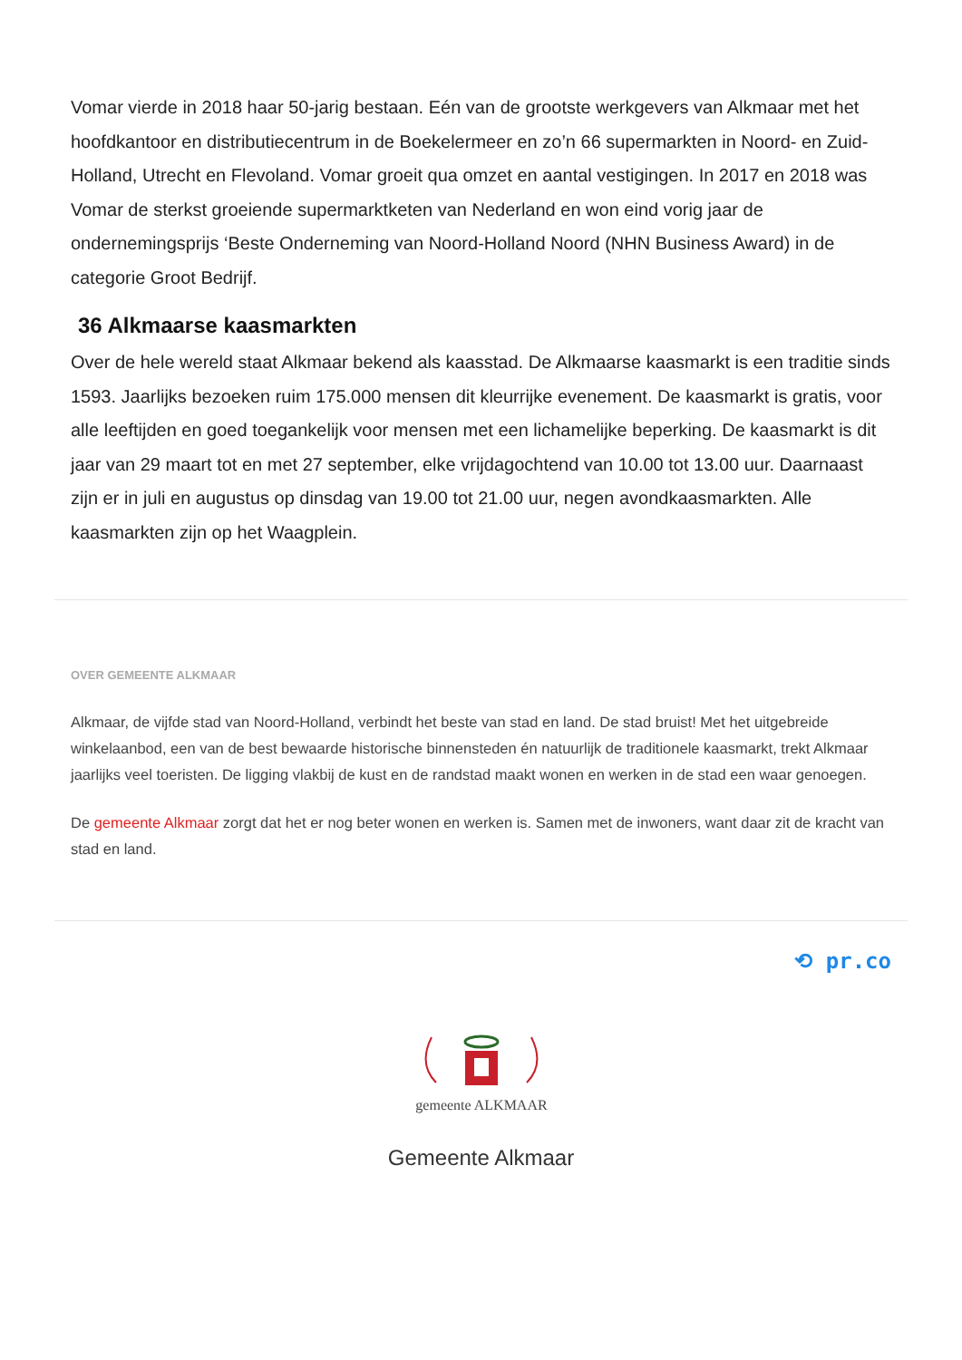Vomar vierde in 2018 haar 50-jarig bestaan. Eén van de grootste werkgevers van Alkmaar met het hoofdkantoor en distributiecentrum in de Boekelermeer en zo’n 66 supermarkten in Noord- en Zuid-Holland, Utrecht en Flevoland. Vomar groeit qua omzet en aantal vestigingen. In 2017 en 2018 was Vomar de sterkst groeiende supermarktketen van Nederland en won eind vorig jaar de ondernemingsprijs ‘Beste Onderneming van Noord-Holland Noord (NHN Business Award) in de categorie Groot Bedrijf.
36 Alkmaarse kaasmarkten
Over de hele wereld staat Alkmaar bekend als kaasstad. De Alkmaarse kaasmarkt is een traditie sinds 1593. Jaarlijks bezoeken ruim 175.000 mensen dit kleurrijke evenement. De kaasmarkt is gratis, voor alle leeftijden en goed toegankelijk voor mensen met een lichamelijke beperking. De kaasmarkt is dit jaar van 29 maart tot en met 27 september, elke vrijdagochtend van 10.00 tot 13.00 uur. Daarnaast zijn er in juli en augustus op dinsdag van 19.00 tot 21.00 uur, negen avondkaasmarkten. Alle kaasmarkten zijn op het Waagplein.
OVER GEMEENTE ALKMAAR
Alkmaar, de vijfde stad van Noord-Holland, verbindt het beste van stad en land. De stad bruist! Met het uitgebreide winkelaanbod, een van de best bewaarde historische binnensteden én natuurlijk de traditionele kaasmarkt, trekt Alkmaar jaarlijks veel toeristen. De ligging vlakbij de kust en de randstad maakt wonen en werken in de stad een waar genoegen.
De gemeente Alkmaar zorgt dat het er nog beter wonen en werken is. Samen met de inwoners, want daar zit de kracht van stad en land.
⟲ pr.co
gemeente ALKMAAR
Gemeente Alkmaar